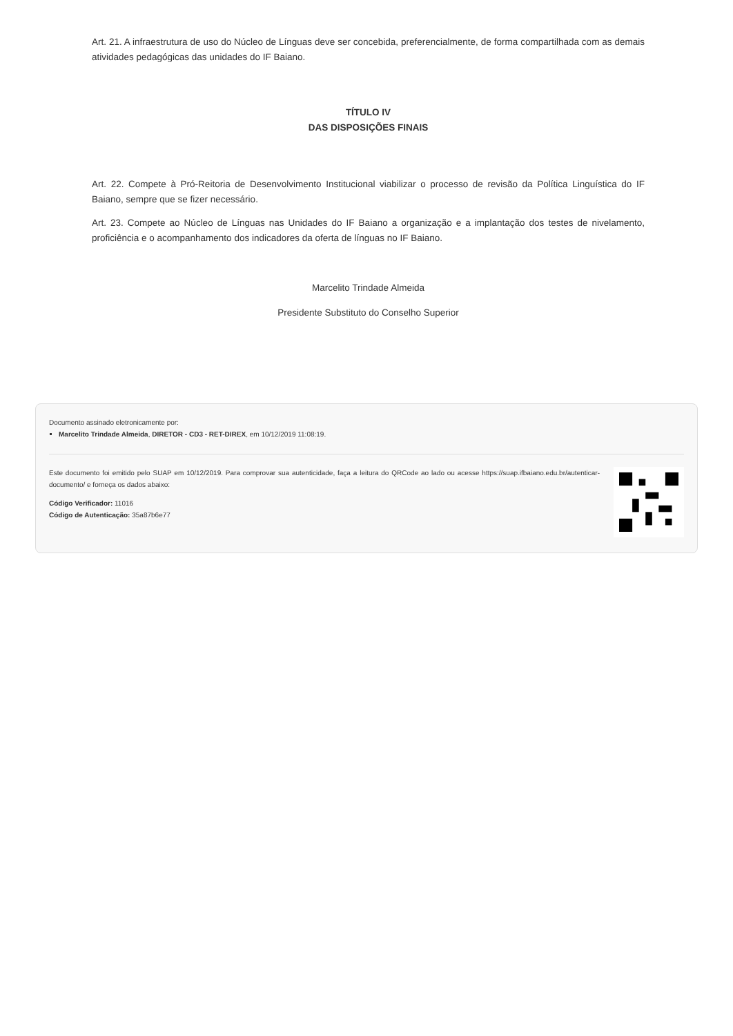Art. 21. A infraestrutura de uso do Núcleo de Línguas deve ser concebida, preferencialmente, de forma compartilhada com as demais atividades pedagógicas das unidades do IF Baiano.
TÍTULO IV
DAS DISPOSIÇÕES FINAIS
Art. 22. Compete à Pró-Reitoria de Desenvolvimento Institucional viabilizar o processo de revisão da Política Linguística do IF Baiano, sempre que se fizer necessário.
Art. 23. Compete ao Núcleo de Línguas nas Unidades do IF Baiano a organização e a implantação dos testes de nivelamento, proficiência e o acompanhamento dos indicadores da oferta de línguas no IF Baiano.
Marcelito Trindade Almeida
Presidente Substituto do Conselho Superior
Documento assinado eletronicamente por:
Marcelito Trindade Almeida, DIRETOR - CD3 - RET-DIREX, em 10/12/2019 11:08:19.
Este documento foi emitido pelo SUAP em 10/12/2019. Para comprovar sua autenticidade, faça a leitura do QRCode ao lado ou acesse https://suap.ifbaiano.edu.br/autenticar-documento/ e forneça os dados abaixo:
Código Verificador: 11016
Código de Autenticação: 35a87b6e77